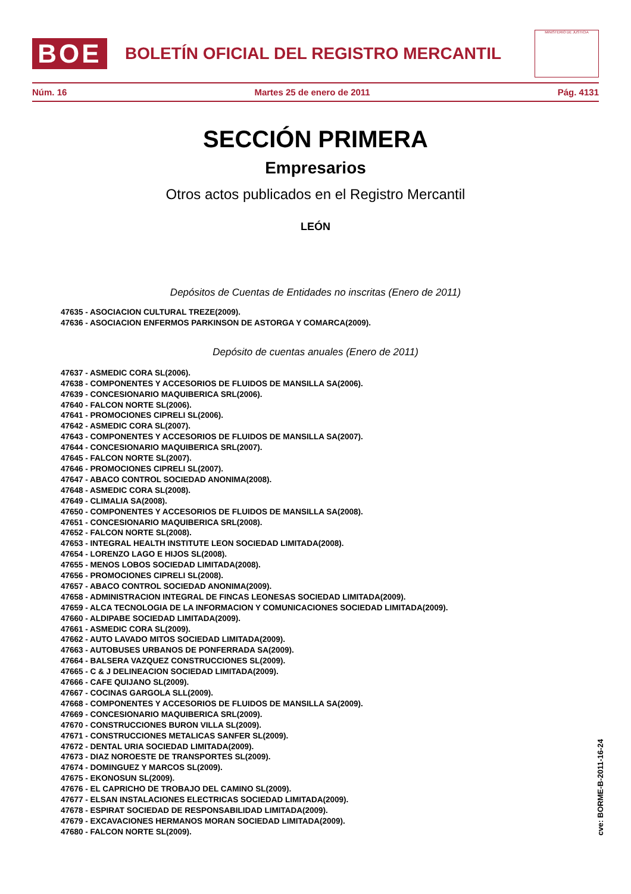BOE
BOLETÍN OFICIAL DEL REGISTRO MERCANTIL
MINISTERIO DE JUSTICIA
Núm. 16 Martes 25 de enero de 2011 Pág. 4131
SECCIÓN PRIMERA
Empresarios
Otros actos publicados en el Registro Mercantil
LEÓN
Depósitos de Cuentas de Entidades no inscritas (Enero de 2011)
47635 - ASOCIACION CULTURAL TREZE(2009).
47636 - ASOCIACION ENFERMOS PARKINSON DE ASTORGA Y COMARCA(2009).
Depósito de cuentas anuales (Enero de 2011)
47637 - ASMEDIC CORA SL(2006).
47638 - COMPONENTES Y ACCESORIOS DE FLUIDOS DE MANSILLA SA(2006).
47639 - CONCESIONARIO MAQUIBERICA SRL(2006).
47640 - FALCON NORTE SL(2006).
47641 - PROMOCIONES CIPRELI SL(2006).
47642 - ASMEDIC CORA SL(2007).
47643 - COMPONENTES Y ACCESORIOS DE FLUIDOS DE MANSILLA SA(2007).
47644 - CONCESIONARIO MAQUIBERICA SRL(2007).
47645 - FALCON NORTE SL(2007).
47646 - PROMOCIONES CIPRELI SL(2007).
47647 - ABACO CONTROL SOCIEDAD ANONIMA(2008).
47648 - ASMEDIC CORA SL(2008).
47649 - CLIMALIA SA(2008).
47650 - COMPONENTES Y ACCESORIOS DE FLUIDOS DE MANSILLA SA(2008).
47651 - CONCESIONARIO MAQUIBERICA SRL(2008).
47652 - FALCON NORTE SL(2008).
47653 - INTEGRAL HEALTH INSTITUTE LEON SOCIEDAD LIMITADA(2008).
47654 - LORENZO LAGO E HIJOS SL(2008).
47655 - MENOS LOBOS SOCIEDAD LIMITADA(2008).
47656 - PROMOCIONES CIPRELI SL(2008).
47657 - ABACO CONTROL SOCIEDAD ANONIMA(2009).
47658 - ADMINISTRACION INTEGRAL DE FINCAS LEONESAS SOCIEDAD LIMITADA(2009).
47659 - ALCA TECNOLOGIA DE LA INFORMACION Y COMUNICACIONES SOCIEDAD LIMITADA(2009).
47660 - ALDIPABE SOCIEDAD LIMITADA(2009).
47661 - ASMEDIC CORA SL(2009).
47662 - AUTO LAVADO MITOS SOCIEDAD LIMITADA(2009).
47663 - AUTOBUSES URBANOS DE PONFERRADA SA(2009).
47664 - BALSERA VAZQUEZ CONSTRUCCIONES SL(2009).
47665 - C & J DELINEACION SOCIEDAD LIMITADA(2009).
47666 - CAFE QUIJANO SL(2009).
47667 - COCINAS GARGOLA SLL(2009).
47668 - COMPONENTES Y ACCESORIOS DE FLUIDOS DE MANSILLA SA(2009).
47669 - CONCESIONARIO MAQUIBERICA SRL(2009).
47670 - CONSTRUCCIONES BURON VILLA SL(2009).
47671 - CONSTRUCCIONES METALICAS SANFER SL(2009).
47672 - DENTAL URIA SOCIEDAD LIMITADA(2009).
47673 - DIAZ NOROESTE DE TRANSPORTES SL(2009).
47674 - DOMINGUEZ Y MARCOS SL(2009).
47675 - EKONOSUN SL(2009).
47676 - EL CAPRICHO DE TROBAJO DEL CAMINO SL(2009).
47677 - ELSAN INSTALACIONES ELECTRICAS SOCIEDAD LIMITADA(2009).
47678 - ESPIRAT SOCIEDAD DE RESPONSABILIDAD LIMITADA(2009).
47679 - EXCAVACIONES HERMANOS MORAN SOCIEDAD LIMITADA(2009).
47680 - FALCON NORTE SL(2009).
cve: BORME-B-2011-16-24